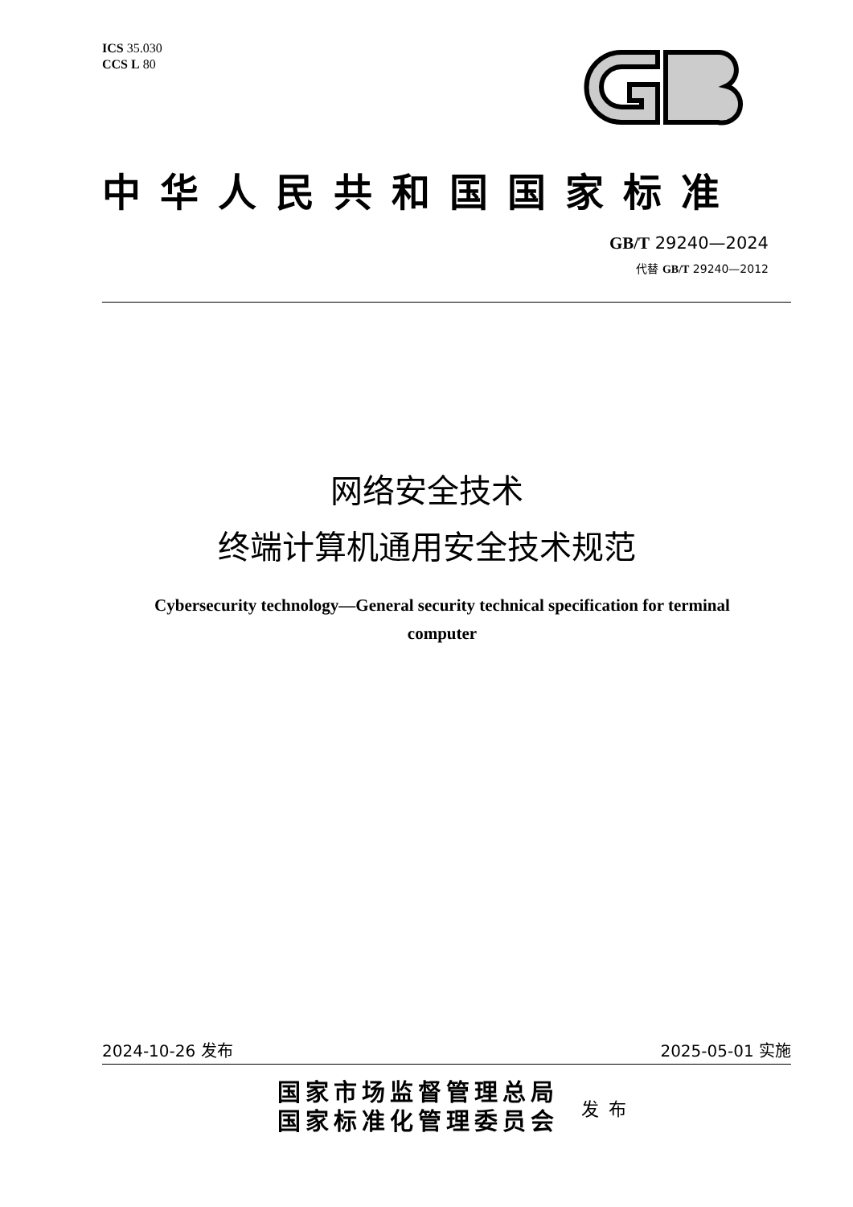ICS 35.030
CCS L 80
中华人民共和国国家标准
GB/T 29240—2024
代替 GB/T 29240—2012
网络安全技术
终端计算机通用安全技术规范
Cybersecurity technology—General security technical specification for terminal computer
2024-10-26 发布 2025-05-01 实施
国家市场监督管理总局
国家标准化管理委员会
发布